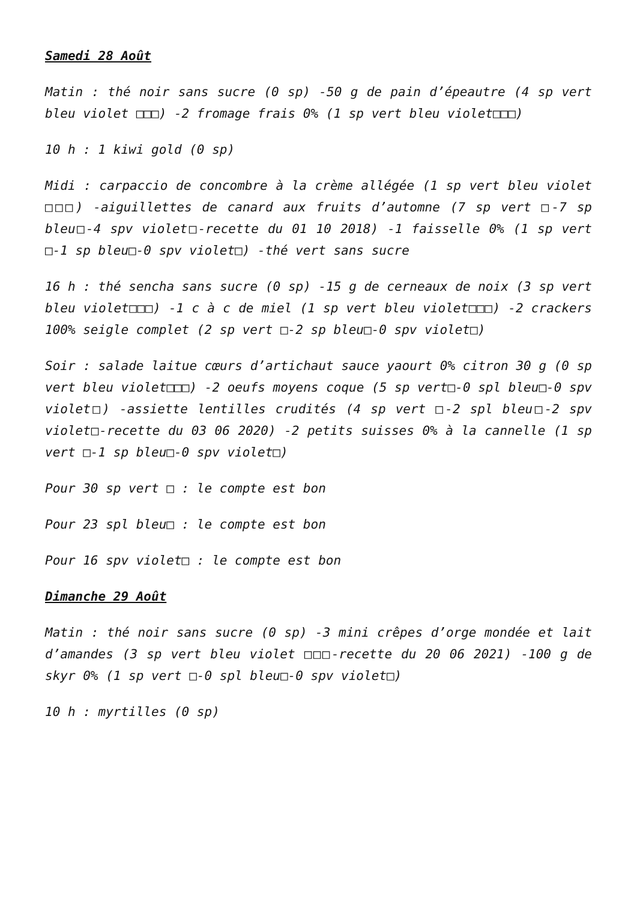Samedi 28 Août
Matin : thé noir sans sucre (0 sp) -50 g de pain d’épeautre (4 sp vert bleu violet □□□) -2 fromage frais 0% (1 sp vert bleu violet□□□)
10 h : 1 kiwi gold (0 sp)
Midi : carpaccio de concombre à la crème allégée (1 sp vert bleu violet □□□) -aiguillettes de canard aux fruits d’automne (7 sp vert □-7 sp bleu□-4 spv violet□-recette du 01 10 2018) -1 faisselle 0% (1 sp vert □-1 sp bleu□-0 spv violet□) -thé vert sans sucre
16 h : thé sencha sans sucre (0 sp) -15 g de cerneaux de noix (3 sp vert bleu violet□□□) -1 c à c de miel (1 sp vert bleu violet□□□) -2 crackers 100% seigle complet (2 sp vert □-2 sp bleu□-0 spv violet□)
Soir : salade laitue cœurs d’artichaut sauce yaourt 0% citron 30 g (0 sp vert bleu violet□□□) -2 oeufs moyens coque (5 sp vert□-0 spl bleu□-0 spv violet□) -assiette lentilles crudités (4 sp vert □-2 spl bleu□-2 spv violet□-recette du 03 06 2020) -2 petits suisses 0% à la cannelle (1 sp vert □-1 sp bleu□-0 spv violet□)
Pour 30 sp vert □ : le compte est bon
Pour 23 spl bleu□ : le compte est bon
Pour 16 spv violet□ : le compte est bon
Dimanche 29 Août
Matin : thé noir sans sucre (0 sp) -3 mini crêpes d’orge mondée et lait d’amandes (3 sp vert bleu violet □□□-recette du 20 06 2021) -100 g de skyr 0% (1 sp vert □-0 spl bleu□-0 spv violet□)
10 h : myrtilles (0 sp)